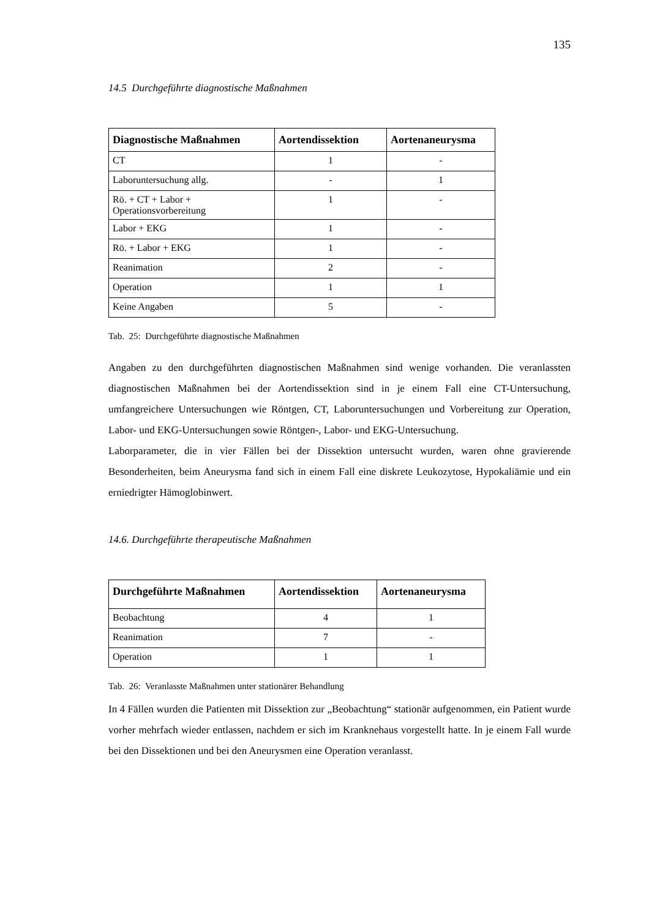135
14.5 Durchgeführte diagnostische Maßnahmen
| Diagnostische Maßnahmen | Aortendissektion | Aortenaneurysma |
| --- | --- | --- |
| CT | 1 | - |
| Laboruntersuchung allg. | - | 1 |
| Rö. + CT + Labor + Operationsvorbereitung | 1 | - |
| Labor + EKG | 1 | - |
| Rö. + Labor + EKG | 1 | - |
| Reanimation | 2 | - |
| Operation | 1 | 1 |
| Keine Angaben | 5 | - |
Tab. 25: Durchgeführte diagnostische Maßnahmen
Angaben zu den durchgeführten diagnostischen Maßnahmen sind wenige vorhanden. Die veranlassten diagnostischen Maßnahmen bei der Aortendissektion sind in je einem Fall eine CT-Untersuchung, umfangreichere Untersuchungen wie Röntgen, CT, Laboruntersuchungen und Vorbereitung zur Operation, Labor- und EKG-Untersuchungen sowie Röntgen-, Labor- und EKG-Untersuchung.
Laborparameter, die in vier Fällen bei der Dissektion untersucht wurden, waren ohne gravierende Besonderheiten, beim Aneurysma fand sich in einem Fall eine diskrete Leukozytose, Hypokaliämie und ein erniedrigter Hämoglobinwert.
14.6. Durchgeführte therapeutische Maßnahmen
| Durchgeführte Maßnahmen | Aortendissektion | Aortenaneurysma |
| --- | --- | --- |
| Beobachtung | 4 | 1 |
| Reanimation | 7 | - |
| Operation | 1 | 1 |
Tab. 26: Veranlasste Maßnahmen unter stationärer Behandlung
In 4 Fällen wurden die Patienten mit Dissektion zur „Beobachtung“ stationär aufgenommen, ein Patient wurde vorher mehrfach wieder entlassen, nachdem er sich im Kranknehaus vorgestellt hatte. In je einem Fall wurde bei den Dissektionen und bei den Aneurysmen eine Operation veranlasst.